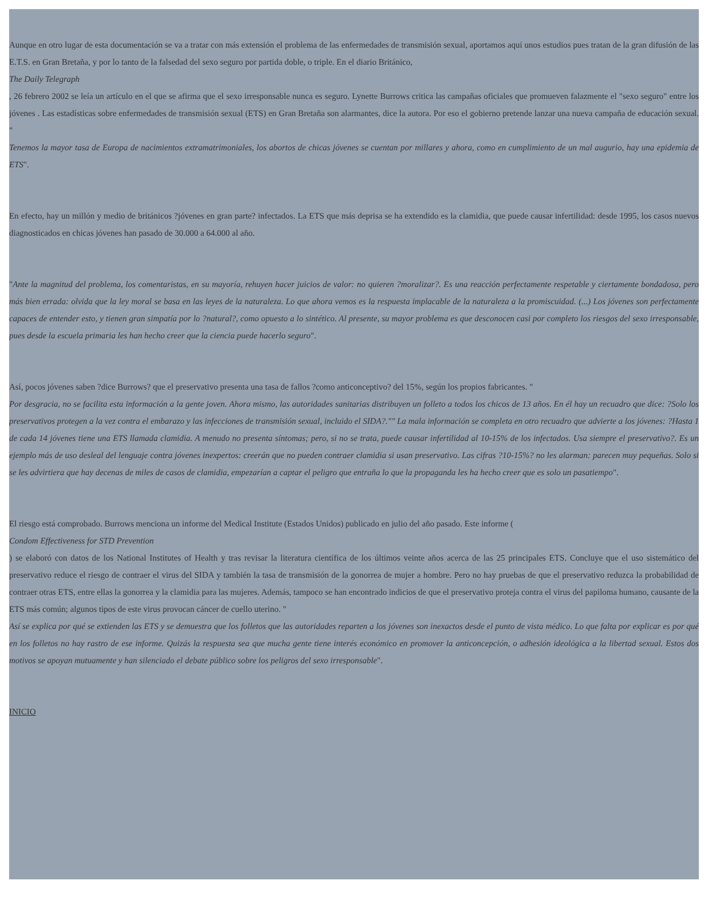Aunque en otro lugar de esta documentación se va a tratar con más extensión el problema de las enfermedades de transmisión sexual, aportamos aquí unos estudios pues tratan de la gran difusión de las E.T.S. en Gran Bretaña, y por lo tanto de la falsedad del sexo seguro por partida doble, o triple. En el diario Británico,
The Daily Telegraph
, 26 febrero 2002 se leía un artículo en el que se afirma que el sexo irresponsable nunca es seguro. Lynette Burrows critica las campañas oficiales que promueven falazmente el "sexo seguro" entre los jóvenes . Las estadísticas sobre enfermedades de transmisión sexual (ETS) en Gran Bretaña son alarmantes, dice la autora. Por eso el gobierno pretende lanzar una nueva campaña de educación sexual. "
Tenemos la mayor tasa de Europa de nacimientos extramatrimoniales, los abortos de chicas jóvenes se cuentan por millares y ahora, como en cumplimiento de un mal augurio, hay una epidemia de ETS".
En efecto, hay un millón y medio de británicos ?jóvenes en gran parte? infectados. La ETS que más deprisa se ha extendido es la clamidia, que puede causar infertilidad: desde 1995, los casos nuevos diagnosticados en chicas jóvenes han pasado de 30.000 a 64.000 al año.
"Ante la magnitud del problema, los comentaristas, en su mayoría, rehuyen hacer juicios de valor: no quieren ?moralizar?. Es una reacción perfectamente respetable y ciertamente bondadosa, pero más bien errada: olvida que la ley moral se basa en las leyes de la naturaleza. Lo que ahora vemos es la respuesta implacable de la naturaleza a la promiscuidad. (...) Los jóvenes son perfectamente capaces de entender esto, y tienen gran simpatía por lo ?natural?, como opuesto a lo sintético. Al presente, su mayor problema es que desconocen casi por completo los riesgos del sexo irresponsable, pues desde la escuela primaria les han hecho creer que la ciencia puede hacerlo seguro".
Así, pocos jóvenes saben ?dice Burrows? que el preservativo presenta una tasa de fallos ?como anticonceptivo? del 15%, según los propios fabricantes. "
Por desgracia, no se facilita esta información a la gente joven. Ahora mismo, las autoridades sanitarias distribuyen un folleto a todos los chicos de 13 años. En él hay un recuadro que dice: ?Solo los preservativos protegen a la vez contra el embarazo y las infecciones de transmisión sexual, incluido el SIDA?."" La mala información se completa en otro recuadro que advierte a los jóvenes: ?Hasta 1 de cada 14 jóvenes tiene una ETS llamada clamidia. A menudo no presenta síntomas; pero, si no se trata, puede causar infertilidad al 10-15% de los infectados. Usa siempre el preservativo?. Es un ejemplo más de uso desleal del lenguaje contra jóvenes inexpertos: creerán que no pueden contraer clamidia si usan preservativo. Las cifras ?10-15%? no les alarman: parecen muy pequeñas. Solo si se les advirtiera que hay decenas de miles de casos de clamidia, empezarían a captar el peligro que entraña lo que la propaganda les ha hecho creer que es solo un pasatiempo".
El riesgo está comprobado. Burrows menciona un informe del Medical Institute (Estados Unidos) publicado en julio del año pasado. Este informe (
Condom Effectiveness for STD Prevention
) se elaboró con datos de los National Institutes of Health y tras revisar la literatura científica de los últimos veinte años acerca de las 25 principales ETS. Concluye que el uso sistemático del preservativo reduce el riesgo de contraer el virus del SIDA y también la tasa de transmisión de la gonorrea de mujer a hombre. Pero no hay pruebas de que el preservativo reduzca la probabilidad de contraer otras ETS, entre ellas la gonorrea y la clamidia para las mujeres. Además, tampoco se han encontrado indicios de que el preservativo proteja contra el virus del papiloma humano, causante de la ETS más común; algunos tipos de este virus provocan cáncer de cuello uterino. "
Así se explica por qué se extienden las ETS y se demuestra que los folletos que las autoridades reparten a los jóvenes son inexactos desde el punto de vista médico. Lo que falta por explicar es por qué en los folletos no hay rastro de ese informe. Quizás la respuesta sea que mucha gente tiene interés económico en promover la anticoncepción, o adhesión ideológica a la libertad sexual. Estos dos motivos se apoyan mutuamente y han silenciado el debate público sobre los peligros del sexo irresponsable".
INICIO